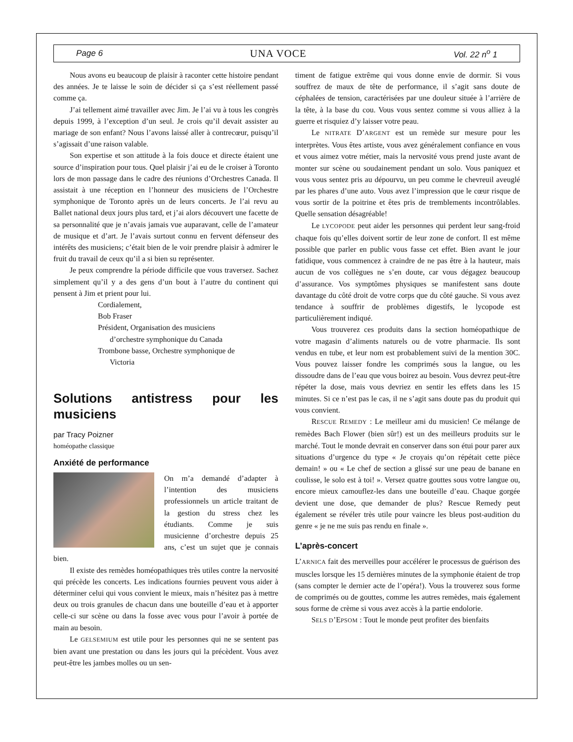Page 6 UNA VOCE Vol. 22 n<sup>o</sup> 1
Nous avons eu beaucoup de plaisir à raconter cette histoire pendant des années. Je te laisse le soin de décider si ça s’est réellement passé comme ça.
J’ai tellement aimé travailler avec Jim. Je l’ai vu à tous les congrès depuis 1999, à l’exception d’un seul. Je crois qu’il devait assister au mariage de son enfant? Nous l’avons laissé aller à contrecœur, puisqu’il s’agissait d’une raison valable.
Son expertise et son attitude à la fois douce et directe étaient une source d’inspiration pour tous. Quel plaisir j’ai eu de le croiser à Toronto lors de mon passage dans le cadre des réunions d’Orchestres Canada. Il assistait à une réception en l’honneur des musiciens de l’Orchestre symphonique de Toronto après un de leurs concerts. Je l’ai revu au Ballet national deux jours plus tard, et j’ai alors découvert une facette de sa personnalité que je n’avais jamais vue auparavant, celle de l’amateur de musique et d’art. Je l’avais surtout connu en fervent défenseur des intérêts des musiciens; c’était bien de le voir prendre plaisir à admirer le fruit du travail de ceux qu’il a si bien su représenter.
Je peux comprendre la période difficile que vous traversez. Sachez simplement qu’il y a des gens d’un bout à l’autre du continent qui pensent à Jim et prient pour lui.
Cordialement,
Bob Fraser
Président, Organisation des musiciens
d’orchestre symphonique du Canada
Trombone basse, Orchestre symphonique de
Victoria
Solutions antistress pour les musiciens
par Tracy Poizner
homéopathe classique
Anxiété de performance
On m’a demandé d’adapter à l’intention des musiciens professionnels un article traitant de la gestion du stress chez les étudiants. Comme je suis musicienne d’orchestre depuis 25 ans, c’est un sujet que je connais bien.
Il existe des remèdes homéopathiques très utiles contre la nervosité qui précède les concerts. Les indications fournies peuvent vous aider à déterminer celui qui vous convient le mieux, mais n’hésitez pas à mettre deux ou trois granules de chacun dans une bouteille d’eau et à apporter celle-ci sur scène ou dans la fosse avec vous pour l’avoir à portée de main au besoin.
Le GELSEMIUM est utile pour les personnes qui ne se sentent pas bien avant une prestation ou dans les jours qui la précèdent. Vous avez peut-être les jambes molles ou un sen-
timent de fatigue extrême qui vous donne envie de dormir. Si vous souffrez de maux de tête de performance, il s’agit sans doute de céphalées de tension, caractérisées par une douleur située à l’arrière de la tête, à la base du cou. Vous vous sentez comme si vous alliez à la guerre et risquiez d’y laisser votre peau.
Le NITRATE D’ARGENT est un remède sur mesure pour les interprètes. Vous êtes artiste, vous avez généralement confiance en vous et vous aimez votre métier, mais la nervosité vous prend juste avant de monter sur scène ou soudainement pendant un solo. Vous paniquez et vous vous sentez pris au dépourvu, un peu comme le chevreuil aveuglé par les phares d’une auto. Vous avez l’impression que le cœur risque de vous sortir de la poitrine et êtes pris de tremblements incontrôlables. Quelle sensation désagréable!
Le LYCOPODE peut aider les personnes qui perdent leur sang-froid chaque fois qu’elles doivent sortir de leur zone de confort. Il est même possible que parler en public vous fasse cet effet. Bien avant le jour fatidique, vous commencez à craindre de ne pas être à la hauteur, mais aucun de vos collègues ne s’en doute, car vous dégagez beaucoup d’assurance. Vos symptômes physiques se manifestent sans doute davantage du côté droit de votre corps que du côté gauche. Si vous avez tendance à souffrir de problèmes digestifs, le lycopode est particulièrement indiqué.
Vous trouverez ces produits dans la section homéopathique de votre magasin d’aliments naturels ou de votre pharmacie. Ils sont vendus en tube, et leur nom est probablement suivi de la mention 30C. Vous pouvez laisser fondre les comprimés sous la langue, ou les dissoudre dans de l’eau que vous boirez au besoin. Vous devrez peut-être répéter la dose, mais vous devriez en sentir les effets dans les 15 minutes. Si ce n’est pas le cas, il ne s’agit sans doute pas du produit qui vous convient.
RESCUE REMEDY : Le meilleur ami du musicien! Ce mélange de remèdes Bach Flower (bien sûr!) est un des meilleurs produits sur le marché. Tout le monde devrait en conserver dans son étui pour parer aux situations d’urgence du type « Je croyais qu’on répétait cette pièce demain! » ou « Le chef de section a glissé sur une peau de banane en coulisse, le solo est à toi! ». Versez quatre gouttes sous votre langue ou, encore mieux camouflez-les dans une bouteille d’eau. Chaque gorgée devient une dose, que demander de plus? Rescue Remedy peut également se révéler très utile pour vaincre les bleus post-audition du genre « je ne me suis pas rendu en finale ».
L’après-concert
L’ARNICA fait des merveilles pour accélérer le processus de guérison des muscles lorsque les 15 dernières minutes de la symphonie étaient de trop (sans compter le dernier acte de l’opéra!). Vous la trouverez sous forme de comprimés ou de gouttes, comme les autres remèdes, mais également sous forme de crème si vous avez accès à la partie endolorie.
SELS D’EPSOM : Tout le monde peut profiter des bienfaits